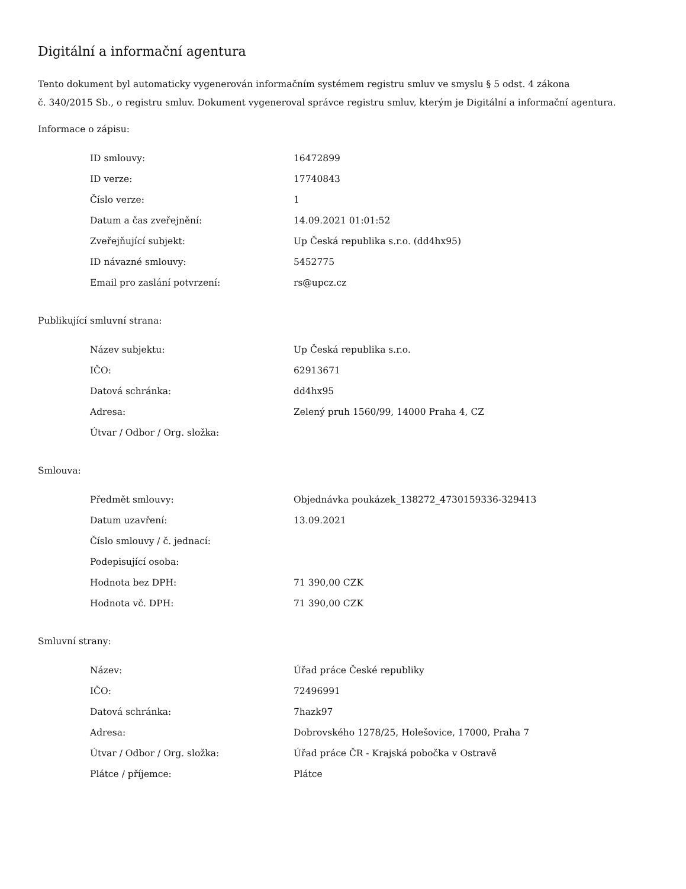Digitální a informační agentura
Tento dokument byl automaticky vygenerován informačním systémem registru smluv ve smyslu § 5 odst. 4 zákona
č. 340/2015 Sb., o registru smluv. Dokument vygeneroval správce registru smluv, kterým je Digitální a informační agentura.
Informace o zápisu:
| ID smlouvy: | 16472899 |
| ID verze: | 17740843 |
| Číslo verze: | 1 |
| Datum a čas zveřejnění: | 14.09.2021 01:01:52 |
| Zveřejňující subjekt: | Up Česká republika s.r.o. (dd4hx95) |
| ID návazné smlouvy: | 5452775 |
| Email pro zaslání potvrzení: | rs@upcz.cz |
Publikující smluvní strana:
| Název subjektu: | Up Česká republika s.r.o. |
| IČO: | 62913671 |
| Datová schránka: | dd4hx95 |
| Adresa: | Zelený pruh 1560/99, 14000 Praha 4, CZ |
| Útvar / Odbor / Org. složka: | |
Smlouva:
| Předmět smlouvy: | Objednávka poukázek_138272_4730159336-329413 |
| Datum uzavření: | 13.09.2021 |
| Číslo smlouvy / č. jednací: | |
| Podepisující osoba: | |
| Hodnota bez DPH: | 71 390,00 CZK |
| Hodnota vč. DPH: | 71 390,00 CZK |
Smluvní strany:
| Název: | Úřad práce České republiky |
| IČO: | 72496991 |
| Datová schránka: | 7hazk97 |
| Adresa: | Dobrovského 1278/25, Holešovice, 17000, Praha 7 |
| Útvar / Odbor / Org. složka: | Úřad práce ČR - Krajská pobočka v Ostravě |
| Plátce / příjemce: | Plátce |